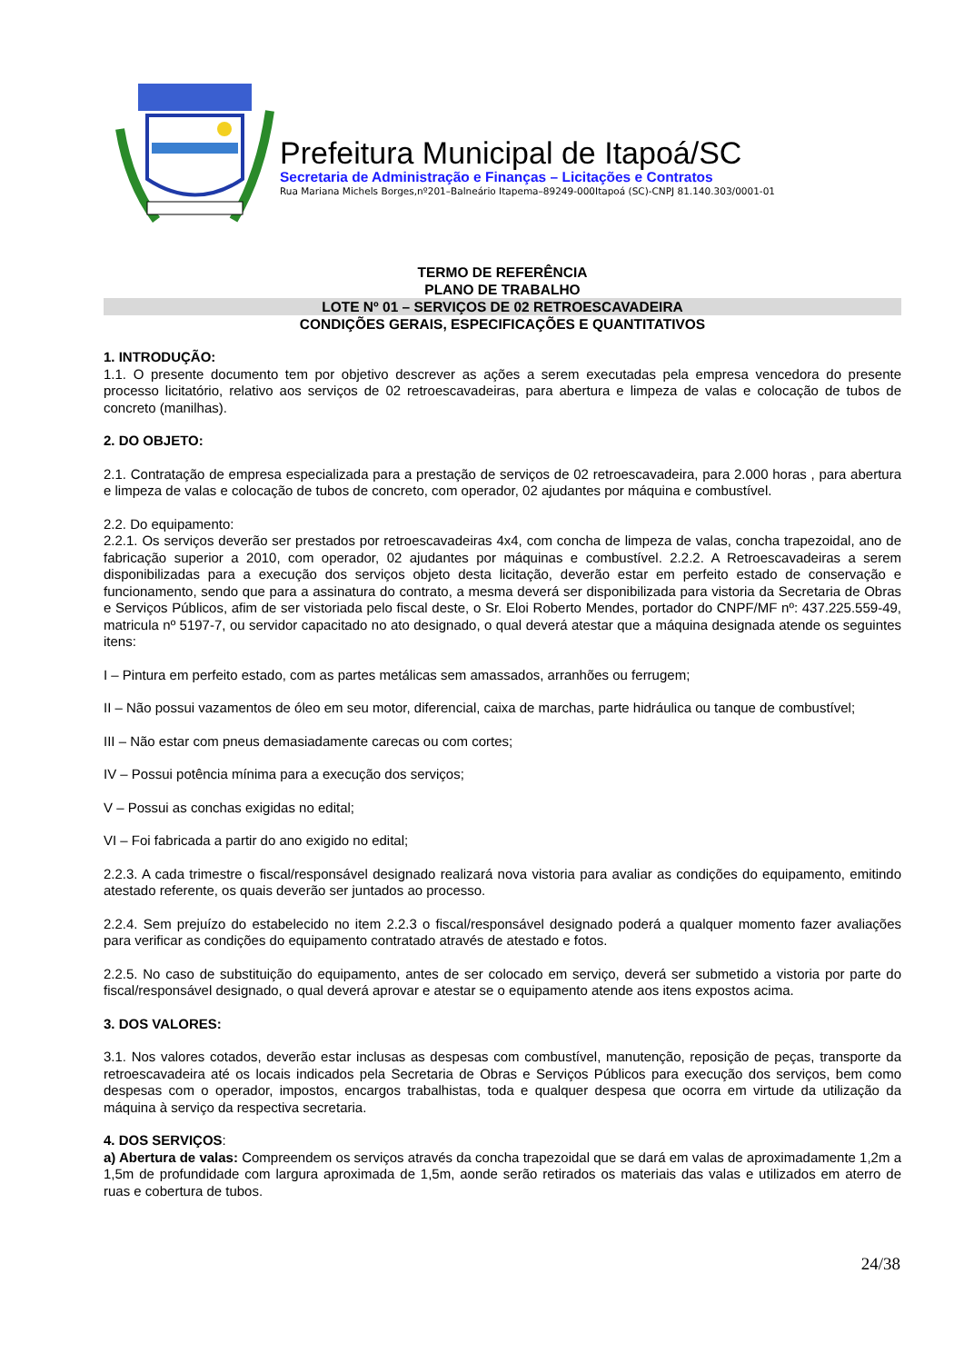Prefeitura Municipal de Itapoá/SC
Secretaria de Administração e Finanças – Licitações e Contratos
Rua Mariana Michels Borges,nº201–Balneário Itapema–89249-000Itapoá (SC)-CNPJ 81.140.303/0001-01
TERMO DE REFERÊNCIA
PLANO DE TRABALHO
LOTE Nº 01 – SERVIÇOS DE 02 RETROESCAVADEIRA
CONDIÇÕES GERAIS, ESPECIFICAÇÕES E QUANTITATIVOS
1. INTRODUÇÃO:
1.1. O presente documento tem por objetivo descrever as ações a serem executadas pela empresa vencedora do presente processo licitatório, relativo aos serviços de 02 retroescavadeiras, para abertura e limpeza de valas e colocação de tubos de concreto (manilhas).
2. DO OBJETO:
2.1. Contratação de empresa especializada para a prestação de serviços de 02 retroescavadeira, para 2.000 horas , para abertura e limpeza de valas e colocação de tubos de concreto, com operador, 02 ajudantes por máquina e combustível.
2.2. Do equipamento:
2.2.1. Os serviços deverão ser prestados por retroescavadeiras 4x4, com concha de limpeza de valas, concha trapezoidal, ano de fabricação superior a 2010, com operador, 02 ajudantes por máquinas e combustível. 2.2.2. A Retroescavadeiras a serem disponibilizadas para a execução dos serviços objeto desta licitação, deverão estar em perfeito estado de conservação e funcionamento, sendo que para a assinatura do contrato, a mesma deverá ser disponibilizada para vistoria da Secretaria de Obras e Serviços Públicos, afim de ser vistoriada pelo fiscal deste, o Sr. Eloi Roberto Mendes, portador do CNPF/MF nº: 437.225.559-49, matricula nº 5197-7, ou servidor capacitado no ato designado, o qual deverá atestar que a máquina designada atende os seguintes itens:
I – Pintura em perfeito estado, com as partes metálicas sem amassados, arranhões ou ferrugem;
II – Não possui vazamentos de óleo em seu motor, diferencial, caixa de marchas, parte hidráulica ou tanque de combustível;
III – Não estar com pneus demasiadamente carecas ou com cortes;
IV – Possui potência mínima para a execução dos serviços;
V – Possui as conchas exigidas no edital;
VI – Foi fabricada a partir do ano exigido no edital;
2.2.3. A cada trimestre o fiscal/responsável designado realizará nova vistoria para avaliar as condições do equipamento, emitindo atestado referente, os quais deverão ser juntados ao processo.
2.2.4. Sem prejuízo do estabelecido no item 2.2.3 o fiscal/responsável designado poderá a qualquer momento fazer avaliações para verificar as condições do equipamento contratado através de atestado e fotos.
2.2.5. No caso de substituição do equipamento, antes de ser colocado em serviço, deverá ser submetido a vistoria por parte do fiscal/responsável designado, o qual deverá aprovar e atestar se o equipamento atende aos itens expostos acima.
3. DOS VALORES:
3.1. Nos valores cotados, deverão estar inclusas as despesas com combustível, manutenção, reposição de peças, transporte da retroescavadeira até os locais indicados pela Secretaria de Obras e Serviços Públicos para execução dos serviços, bem como despesas com o operador, impostos, encargos trabalhistas, toda e qualquer despesa que ocorra em virtude da utilização da máquina à serviço da respectiva secretaria.
4. DOS SERVIÇOS:
a) Abertura de valas: Compreendem os serviços através da concha trapezoidal que se dará em valas de aproximadamente 1,2m a 1,5m de profundidade com largura aproximada de 1,5m, aonde serão retirados os materiais das valas e utilizados em aterro de ruas e cobertura de tubos.
24/38